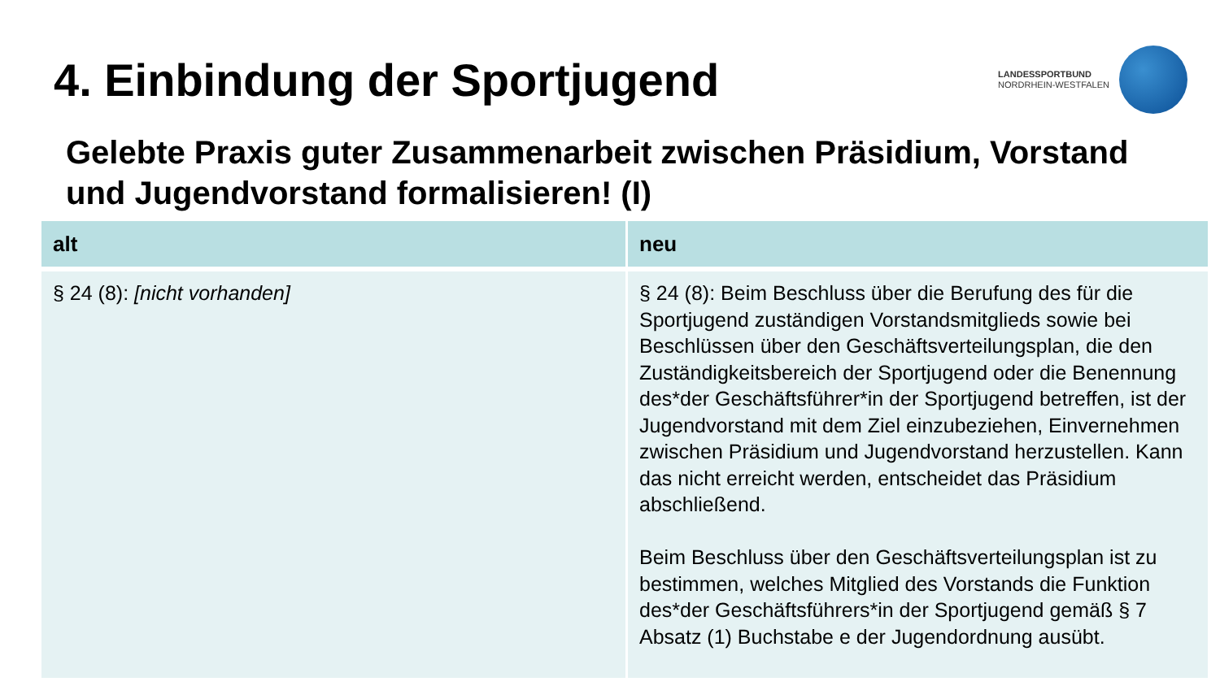4. Einbindung der Sportjugend
LANDESSPORTBUND
NORDRHEIN-WESTFALEN
Gelebte Praxis guter Zusammenarbeit zwischen Präsidium, Vorstand und Jugendvorstand formalisieren! (I)
| alt | neu |
| --- | --- |
| § 24 (8): [nicht vorhanden] | § 24 (8): Beim Beschluss über die Berufung des für die Sportjugend zuständigen Vorstandsmitglieds sowie bei Beschlüssen über den Geschäftsverteilungsplan, die den Zuständigkeitsbereich der Sportjugend oder die Benennung des*der Geschäftsführer*in der Sportjugend betreffen, ist der Jugendvorstand mit dem Ziel einzubeziehen, Einvernehmen zwischen Präsidium und Jugendvorstand herzustellen. Kann das nicht erreicht werden, entscheidet das Präsidium abschließend. Beim Beschluss über den Geschäftsverteilungsplan ist zu bestimmen, welches Mitglied des Vorstands die Funktion des*der Geschäftsführers*in der Sportjugend gemäß § 7 Absatz (1) Buchstabe e der Jugendordnung ausübt. |